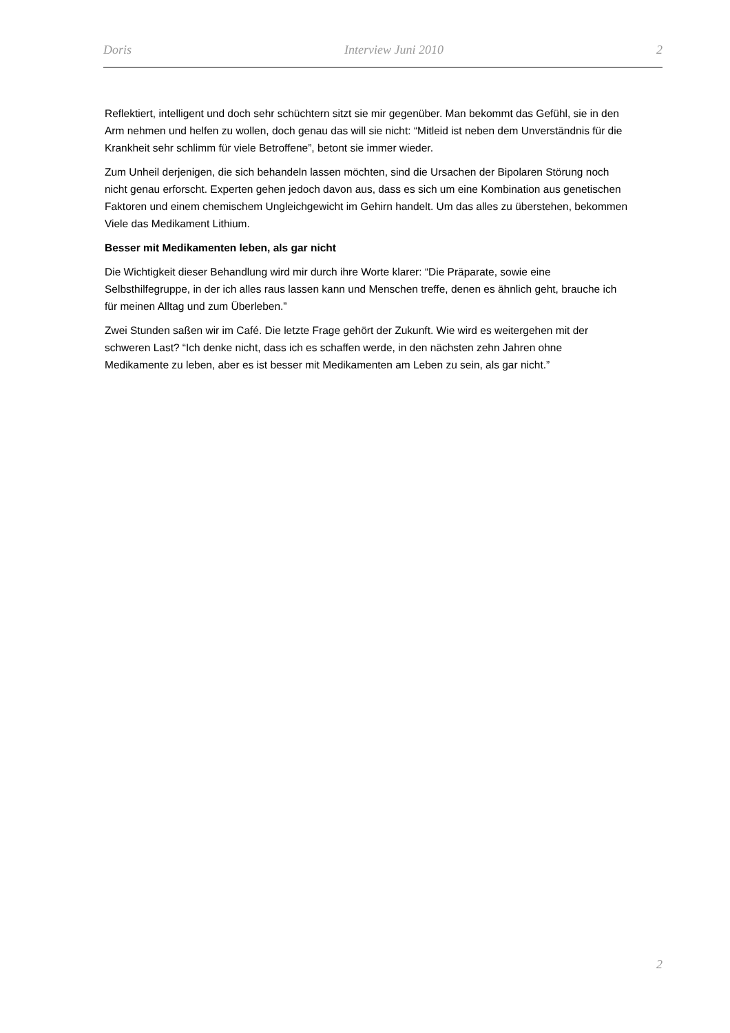Doris Interview Juni 2010 2
Reflektiert, intelligent und doch sehr schüchtern sitzt sie mir gegenüber. Man bekommt das Gefühl, sie in den Arm nehmen und helfen zu wollen, doch genau das will sie nicht: “Mitleid ist neben dem Unverständnis für die Krankheit sehr schlimm für viele Betroffene”, betont sie immer wieder.
Zum Unheil derjenigen, die sich behandeln lassen möchten, sind die Ursachen der Bipolaren Störung noch nicht genau erforscht. Experten gehen jedoch davon aus, dass es sich um eine Kombination aus genetischen Faktoren und einem chemischem Ungleichgewicht im Gehirn handelt. Um das alles zu überstehen, bekommen Viele das Medikament Lithium.
Besser mit Medikamenten leben, als gar nicht
Die Wichtigkeit dieser Behandlung wird mir durch ihre Worte klarer: “Die Präparate, sowie eine Selbsthilfegruppe, in der ich alles raus lassen kann und Menschen treffe, denen es ähnlich geht, brauche ich für meinen Alltag und zum Überleben.”
Zwei Stunden saßen wir im Café. Die letzte Frage gehört der Zukunft. Wie wird es weitergehen mit der schweren Last? “Ich denke nicht, dass ich es schaffen werde, in den nächsten zehn Jahren ohne Medikamente zu leben, aber es ist besser mit Medikamenten am Leben zu sein, als gar nicht.”
2